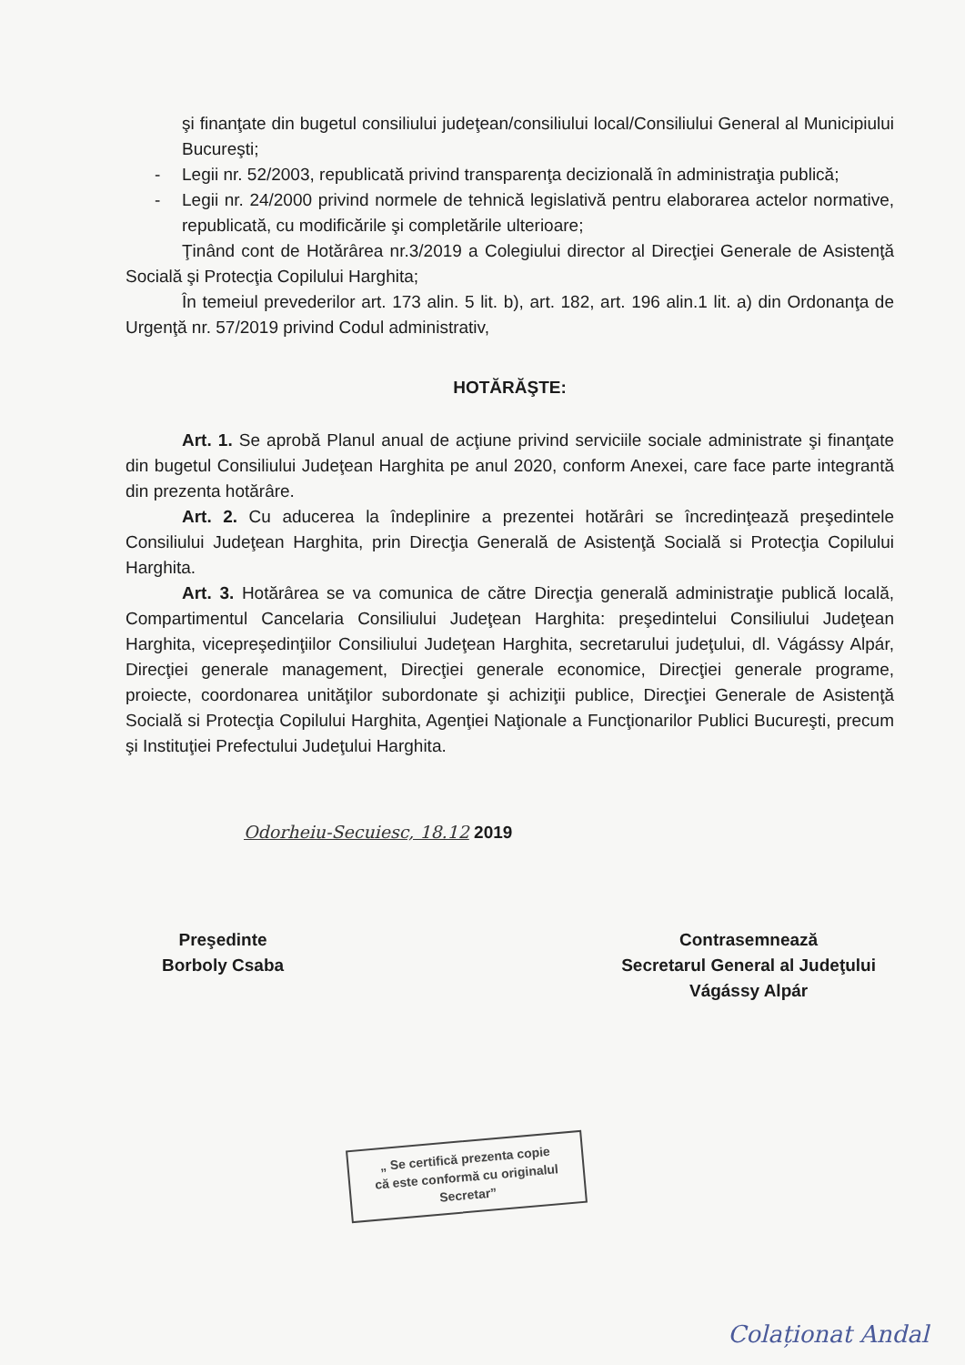şi finanţate din bugetul consiliului judeţean/consiliului local/Consiliului General al Municipiului Bucureşti;
- Legii nr. 52/2003, republicată privind transparenţa decizională în administraţia publică;
- Legii nr. 24/2000 privind normele de tehnică legislativă pentru elaborarea actelor normative, republicată, cu modificările şi completările ulterioare;
Ţinând cont de Hotărârea nr.3/2019 a Colegiului director al Direcţiei Generale de Asistenţă Socială şi Protecţia Copilului Harghita;
În temeiul prevederilor art. 173 alin. 5 lit. b), art. 182, art. 196 alin.1 lit. a) din Ordonanţa de Urgenţă nr. 57/2019 privind Codul administrativ,
HOTĂRĂŞTE:
Art. 1. Se aprobă Planul anual de acţiune privind serviciile sociale administrate şi finanţate din bugetul Consiliului Judeţean Harghita pe anul 2020, conform Anexei, care face parte integrantă din prezenta hotărâre.
Art. 2. Cu aducerea la îndeplinire a prezentei hotărâri se încredinţează preşedintele Consiliului Judeţean Harghita, prin Direcţia Generală de Asistenţă Socială si Protecţia Copilului Harghita.
Art. 3. Hotărârea se va comunica de către Direcţia generală administraţie publică locală, Compartimentul Cancelaria Consiliului Judeţean Harghita: preşedintelui Consiliului Judeţean Harghita, vicepreşedinţiilor Consiliului Judeţean Harghita, secretarului judeţului, dl. Vágássy Alpár, Direcţiei generale management, Direcţiei generale economice, Direcţiei generale programe, proiecte, coordonarea unităţilor subordonate şi achiziţii publice, Direcţiei Generale de Asistenţă Socială si Protecţia Copilului Harghita, Agenţiei Naţionale a Funcţionarilor Publici Bucureşti, precum şi Instituţiei Prefectului Judeţului Harghita.
Odorheiu-Secuiesc, 18.12 2019
Preşedinte
Borboly Csaba
Contrasemnează
Secretarul General al Judeţului
Vágássy Alpár
„ Se certifică prezenta copie
că este conformă cu originalul
Secretar”
Colaționat Andal